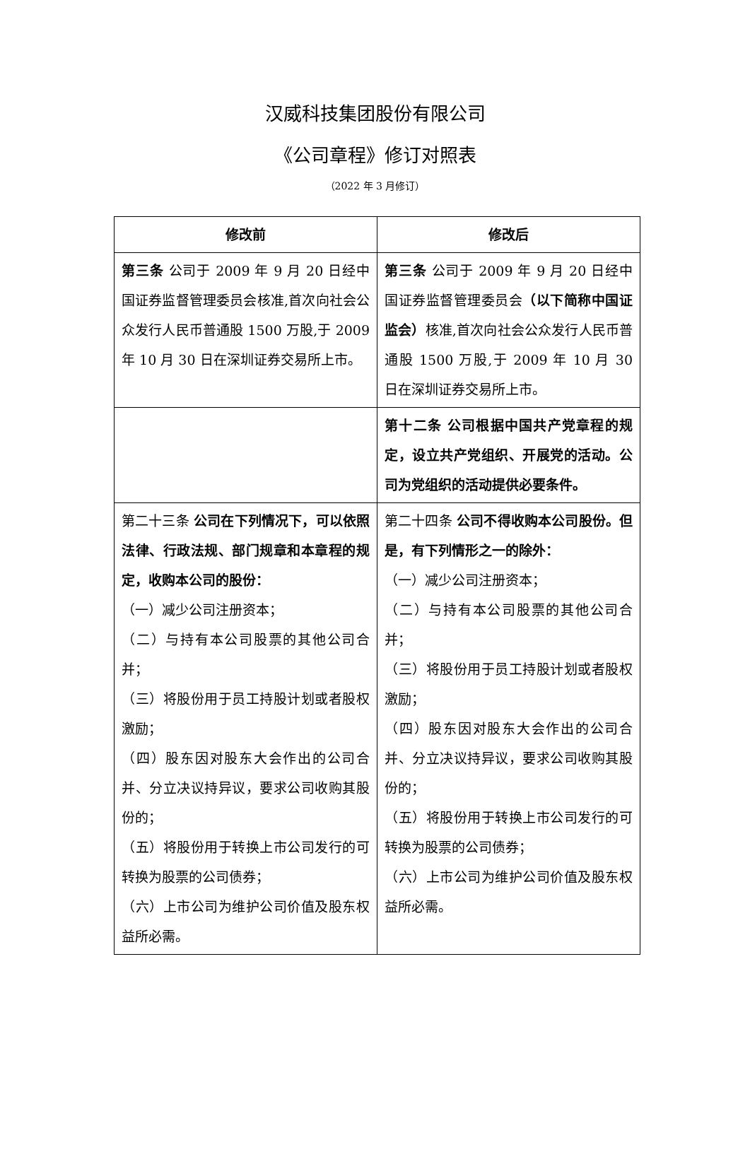汉威科技集团股份有限公司
《公司章程》修订对照表
（2022 年 3 月修订）
| 修改前 | 修改后 |
| --- | --- |
| 第三条 公司于 2009 年 9 月 20 日经中国证券监督管理委员会核准,首次向社会公众发行人民币普通股 1500 万股,于 2009 年 10 月 30 日在深圳证券交易所上市。 | 第三条 公司于 2009 年 9 月 20 日经中国证券监督管理委员会 （以下简称中国证监会） 核准,首次向社会公众发行人民币普通股 1500 万股,于 2009 年 10 月 30 日在深圳证券交易所上市。 |
| | 第十二条 公司根据中国共产党章程的规定，设立共产党组织、开展党的活动。公司为党组织的活动提供必要条件。 |
| 第二十三条 公司在下列情况下，可以依照法律、行政法规、部门规章和本章程的规定，收购本公司的股份： （一）减少公司注册资本； （二）与持有本公司股票的其他公司合并； （三）将股份用于员工持股计划或者股权激励； （四）股东因对股东大会作出的公司合并、分立决议持异议，要求公司收购其股份的； （五）将股份用于转换上市公司发行的可转换为股票的公司债券； （六）上市公司为维护公司价值及股东权益所必需。 | 第二十四条 公司不得收购本公司股份。但是，有下列情形之一的除外： （一）减少公司注册资本； （二）与持有本公司股票的其他公司合并； （三）将股份用于员工持股计划或者股权激励； （四）股东因对股东大会作出的公司合并、分立决议持异议，要求公司收购其股份的； （五）将股份用于转换上市公司发行的可转换为股票的公司债券； （六）上市公司为维护公司价值及股东权益所必需。 |